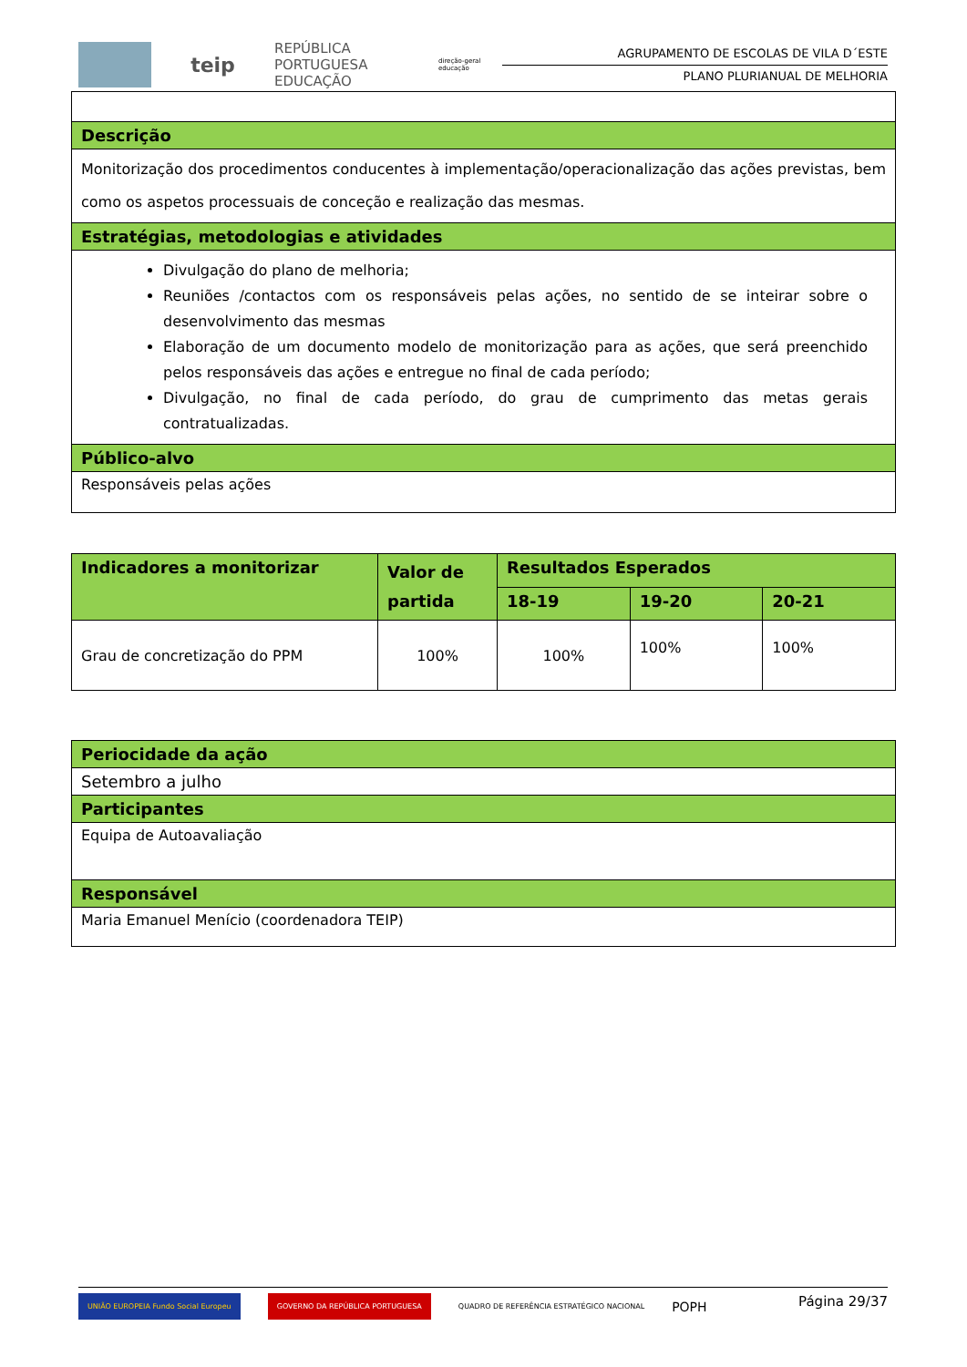teip
REPÚBLICA PORTUGUESA EDUCAÇÃO
direção-geral educação
AGRUPAMENTO DE ESCOLAS DE VILA D´ESTE
PLANO PLURIANUAL DE MELHORIA
| Descrição |
| Monitorização dos procedimentos conducentes à implementação/operacionalização das ações previstas, bem como os aspetos processuais de conceção e realização das mesmas. |
| Estratégias, metodologias e atividades |
| Divulgação do plano de melhoria; Reuniões /contactos com os responsáveis pelas ações, no sentido de se inteirar sobre o desenvolvimento das mesmas Elaboração de um documento modelo de monitorização para as ações, que será preenchido pelos responsáveis das ações e entregue no final de cada período; Divulgação, no final de cada período, do grau de cumprimento das metas gerais contratualizadas. |
| Público-alvo |
| Responsáveis pelas ações |
| Indicadores a monitorizar | Valor de partida | Resultados Esperados | | |
| --- | --- | --- | --- | --- |
| | | 18-19 | 19-20 | 20-21 |
| Grau de concretização do PPM | 100% | 100% | 100% | 100% |
| Periocidade da ação |
| Setembro a julho |
| Participantes |
| Equipa de Autoavaliação |
| Responsável |
| Maria Emanuel Menício (coordenadora TEIP) |
UNIÃO EUROPEIA Fundo Social Europeu GOVERNO DA REPÚBLICA PORTUGUESA QUADRO DE REFERÊNCIA ESTRATÉGICO NACIONAL POPH
Página 29/37